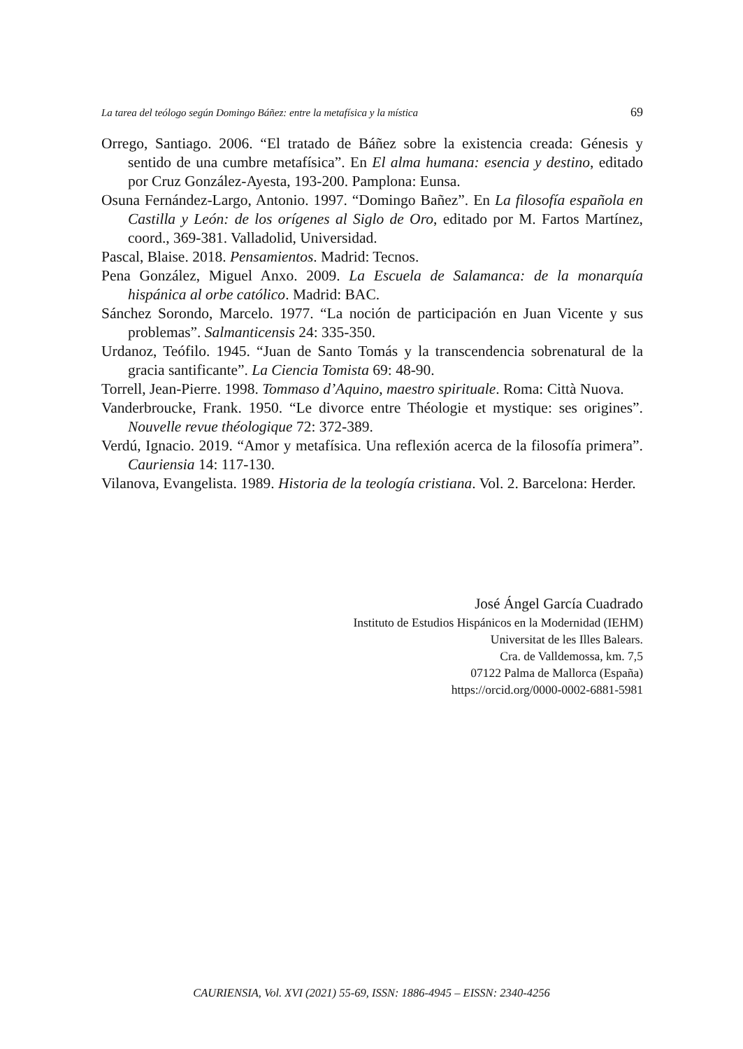La tarea del teólogo según Domingo Báñez: entre la metafísica y la mística 69
Orrego, Santiago. 2006. “El tratado de Báñez sobre la existencia creada: Génesis y sentido de una cumbre metafísica”. En El alma humana: esencia y destino, editado por Cruz González-Ayesta, 193-200. Pamplona: Eunsa.
Osuna Fernández-Largo, Antonio. 1997. “Domingo Bañez”. En La filosofía española en Castilla y León: de los orígenes al Siglo de Oro, editado por M. Fartos Martínez, coord., 369-381. Valladolid, Universidad.
Pascal, Blaise. 2018. Pensamientos. Madrid: Tecnos.
Pena González, Miguel Anxo. 2009. La Escuela de Salamanca: de la monarquía hispánica al orbe católico. Madrid: BAC.
Sánchez Sorondo, Marcelo. 1977. “La noción de participación en Juan Vicente y sus problemas”. Salmanticensis 24: 335-350.
Urdanoz, Teófilo. 1945. “Juan de Santo Tomás y la transcendencia sobrenatural de la gracia santificante”. La Ciencia Tomista 69: 48-90.
Torrell, Jean-Pierre. 1998. Tommaso d’Aquino, maestro spirituale. Roma: Città Nuova.
Vanderbroucke, Frank. 1950. “Le divorce entre Théologie et mystique: ses origines”. Nouvelle revue théologique 72: 372-389.
Verdú, Ignacio. 2019. “Amor y metafísica. Una reflexión acerca de la filosofía primera”. Cauriensia 14: 117-130.
Vilanova, Evangelista. 1989. Historia de la teología cristiana. Vol. 2. Barcelona: Herder.
José Ángel García Cuadrado
Instituto de Estudios Hispánicos en la Modernidad (IEHM)
Universitat de les Illes Balears.
Cra. de Valldemossa, km. 7,5
07122 Palma de Mallorca (España)
https://orcid.org/0000-0002-6881-5981
CAURIENSIA, Vol. XVI (2021) 55-69, ISSN: 1886-4945 – EISSN: 2340-4256